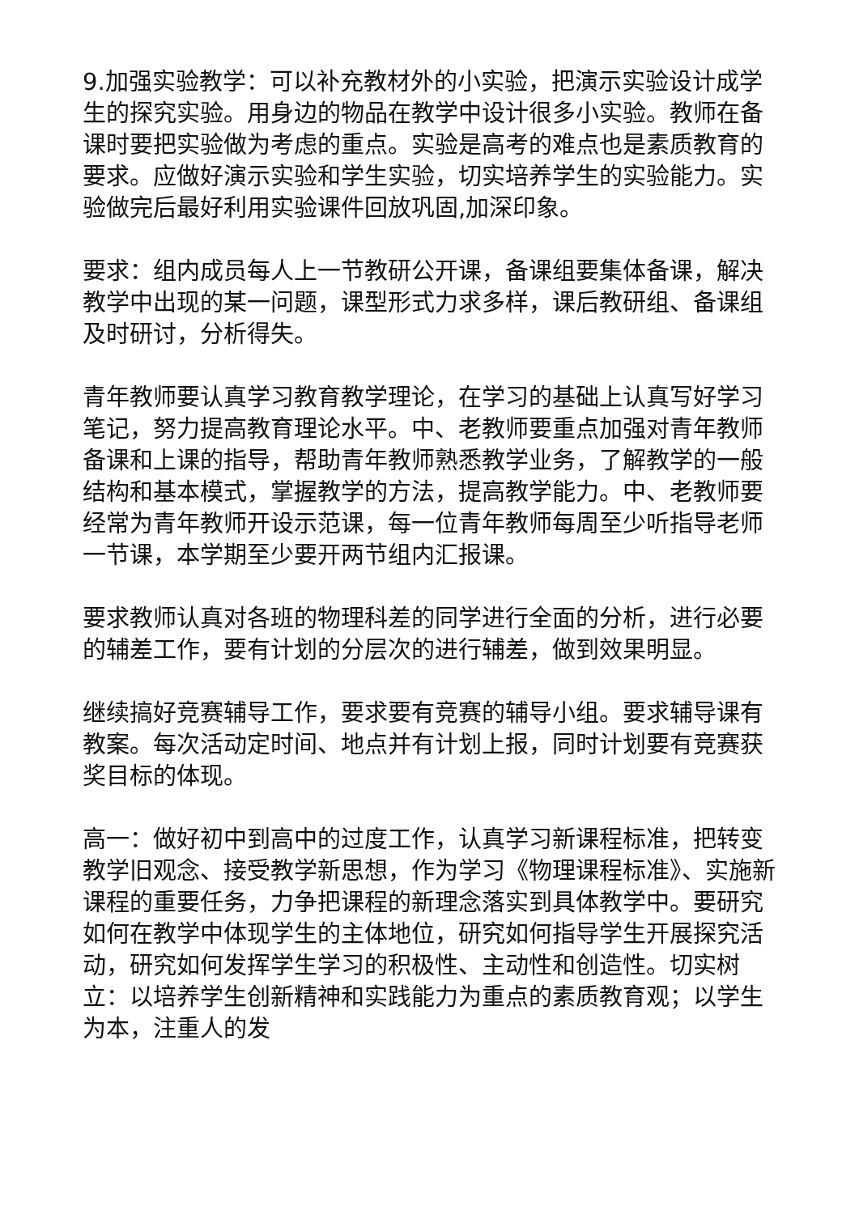9.加强实验教学：可以补充教材外的小实验，把演示实验设计成学生的探究实验。用身边的物品在教学中设计很多小实验。教师在备课时要把实验做为考虑的重点。实验是高考的难点也是素质教育的要求。应做好演示实验和学生实验，切实培养学生的实验能力。实验做完后最好利用实验课件回放巩固,加深印象。
要求：组内成员每人上一节教研公开课，备课组要集体备课，解决教学中出现的某一问题，课型形式力求多样，课后教研组、备课组及时研讨，分析得失。
青年教师要认真学习教育教学理论，在学习的基础上认真写好学习笔记，努力提高教育理论水平。中、老教师要重点加强对青年教师备课和上课的指导，帮助青年教师熟悉教学业务，了解教学的一般结构和基本模式，掌握教学的方法，提高教学能力。中、老教师要经常为青年教师开设示范课，每一位青年教师每周至少听指导老师一节课，本学期至少要开两节组内汇报课。
要求教师认真对各班的物理科差的同学进行全面的分析，进行必要的辅差工作，要有计划的分层次的进行辅差，做到效果明显。
继续搞好竞赛辅导工作，要求要有竞赛的辅导小组。要求辅导课有教案。每次活动定时间、地点并有计划上报，同时计划要有竞赛获奖目标的体现。
高一：做好初中到高中的过度工作，认真学习新课程标准，把转变教学旧观念、接受教学新思想，作为学习《物理课程标准》、实施新课程的重要任务，力争把课程的新理念落实到具体教学中。要研究如何在教学中体现学生的主体地位，研究如何指导学生开展探究活动，研究如何发挥学生学习的积极性、主动性和创造性。切实树立：以培养学生创新精神和实践能力为重点的素质教育观；以学生为本，注重人的发